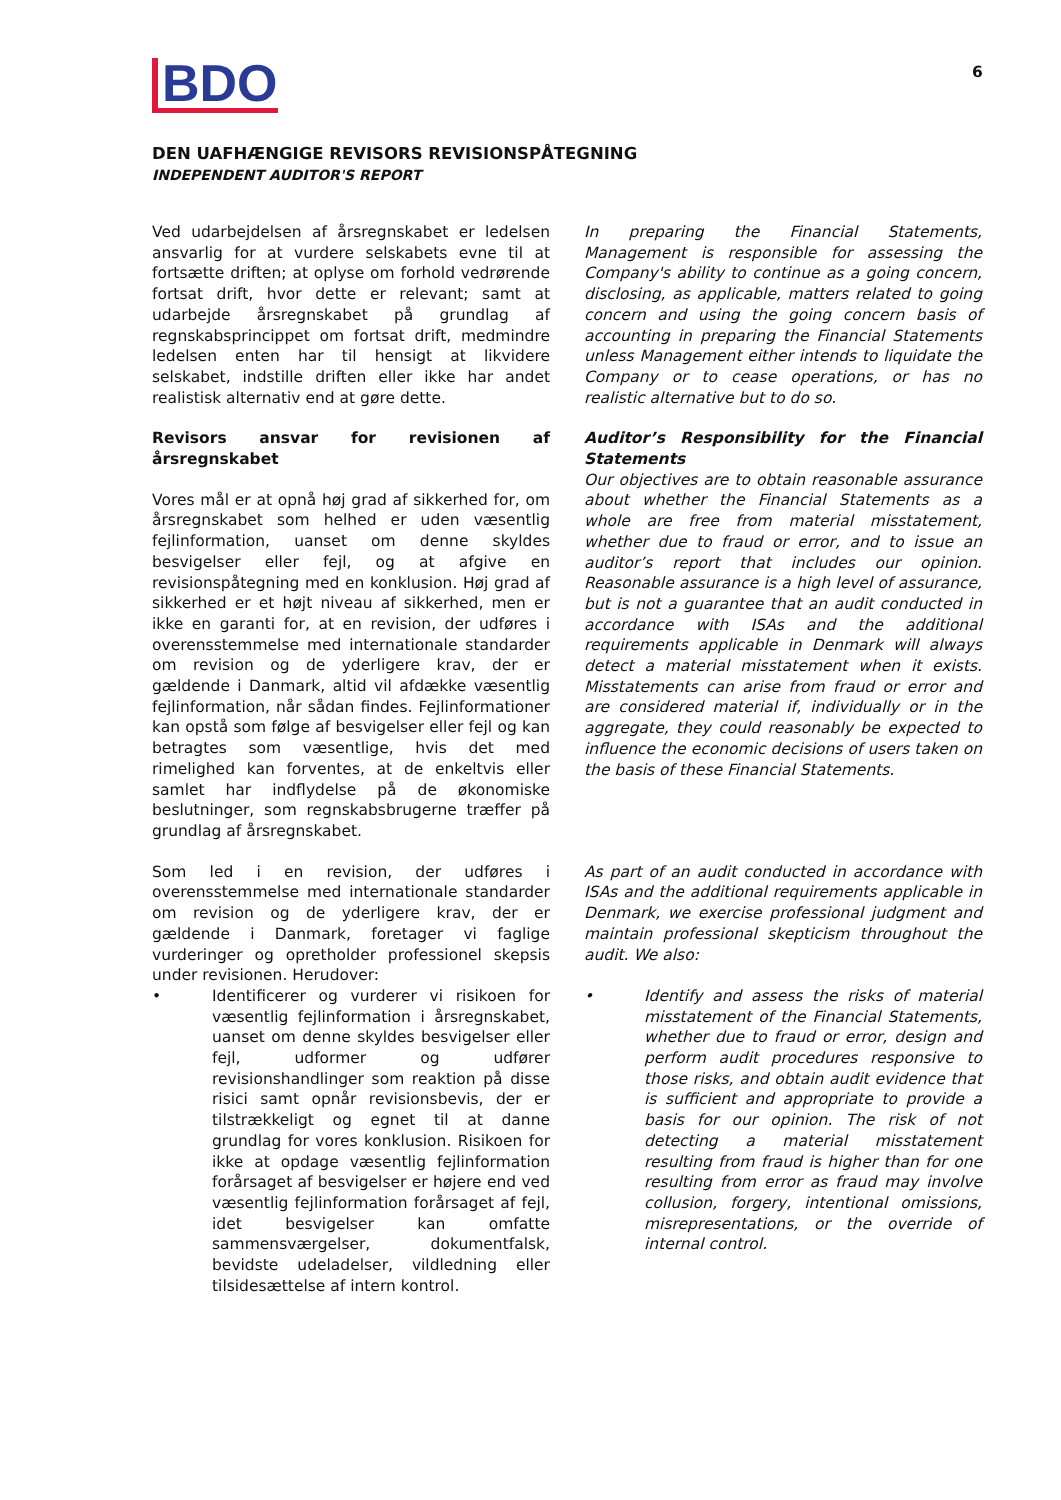BDO 6
DEN UAFHÆNGIGE REVISORS REVISIONSPÅTEGNING
INDEPENDENT AUDITOR'S REPORT
Ved udarbejdelsen af årsregnskabet er ledelsen ansvarlig for at vurdere selskabets evne til at fortsætte driften; at oplyse om forhold vedrørende fortsat drift, hvor dette er relevant; samt at udarbejde årsregnskabet på grundlag af regnskabsprincippet om fortsat drift, medmindre ledelsen enten har til hensigt at likvidere selskabet, indstille driften eller ikke har andet realistisk alternativ end at gøre dette.
In preparing the Financial Statements, Management is responsible for assessing the Company's ability to continue as a going concern, disclosing, as applicable, matters related to going concern and using the going concern basis of accounting in preparing the Financial Statements unless Management either intends to liquidate the Company or to cease operations, or has no realistic alternative but to do so.
Revisors ansvar for revisionen af årsregnskabet
Auditor’s Responsibility for the Financial Statements
Vores mål er at opnå høj grad af sikkerhed for, om årsregnskabet som helhed er uden væsentlig fejlinformation, uanset om denne skyldes besvigelser eller fejl, og at afgive en revisionspåtegning med en konklusion. Høj grad af sikkerhed er et højt niveau af sikkerhed, men er ikke en garanti for, at en revision, der udføres i overensstemmelse med internationale standarder om revision og de yderligere krav, der er gældende i Danmark, altid vil afdække væsentlig fejlinformation, når sådan findes. Fejlinformationer kan opstå som følge af besvigelser eller fejl og kan betragtes som væsentlige, hvis det med rimelighed kan forventes, at de enkeltvis eller samlet har indflydelse på de økonomiske beslutninger, som regnskabsbrugerne træffer på grundlag af årsregnskabet.
Our objectives are to obtain reasonable assurance about whether the Financial Statements as a whole are free from material misstatement, whether due to fraud or error, and to issue an auditor’s report that includes our opinion. Reasonable assurance is a high level of assurance, but is not a guarantee that an audit conducted in accordance with ISAs and the additional requirements applicable in Denmark will always detect a material misstatement when it exists. Misstatements can arise from fraud or error and are considered material if, individually or in the aggregate, they could reasonably be expected to influence the economic decisions of users taken on the basis of these Financial Statements.
Som led i en revision, der udføres i overensstemmelse med internationale standarder om revision og de yderligere krav, der er gældende i Danmark, foretager vi faglige vurderinger og opretholder professionel skepsis under revisionen. Herudover:
• Identificerer og vurderer vi risikoen for væsentlig fejlinformation i årsregnskabet, uanset om denne skyldes besvigelser eller fejl, udformer og udfører revisionshandlinger som reaktion på disse risici samt opnår revisionsbevis, der er tilstrækkeligt og egnet til at danne grundlag for vores konklusion. Risikoen for ikke at opdage væsentlig fejlinformation forårsaget af besvigelser er højere end ved væsentlig fejlinformation forårsaget af fejl, idet besvigelser kan omfatte sammensværgelser, dokumentfalsk, bevidste udeladelser, vildledning eller tilsidesættelse af intern kontrol.
As part of an audit conducted in accordance with ISAs and the additional requirements applicable in Denmark, we exercise professional judgment and maintain professional skepticism throughout the audit. We also:
• Identify and assess the risks of material misstatement of the Financial Statements, whether due to fraud or error, design and perform audit procedures responsive to those risks, and obtain audit evidence that is sufficient and appropriate to provide a basis for our opinion. The risk of not detecting a material misstatement resulting from fraud is higher than for one resulting from error as fraud may involve collusion, forgery, intentional omissions, misrepresentations, or the override of internal control.